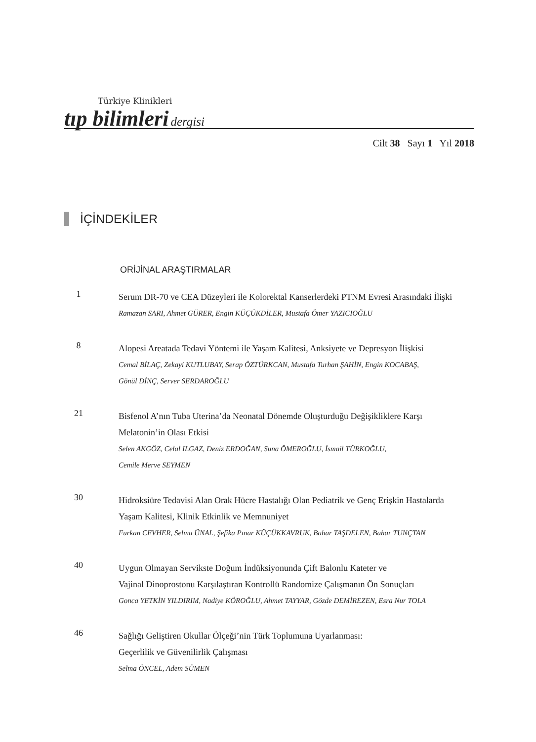Türkiye Klinikleri
tıp bilimleri dergisi
Cilt 38 Sayı 1 Yıl 2018
İÇİNDEKİLER
ORİJİNAL ARAŞTIRMALAR
1
Serum DR-70 ve CEA Düzeyleri ile Kolorektal Kanserlerdeki PTNM Evresi Arasındaki İlişki
Ramazan SARI, Ahmet GÜRER, Engin KÜÇÜKDİLER, Mustafa Ömer YAZICIOĞLU
8
Alopesi Areatada Tedavi Yöntemi ile Yaşam Kalitesi, Anksiyete ve Depresyon İlişkisi
Cemal BİLAÇ, Zekayi KUTLUBAY, Serap ÖZTÜRKCAN, Mustafa Turhan ŞAHİN, Engin KOCABAŞ,
Gönül DİNÇ, Server SERDAROĞLU
21
Bisfenol A’nın Tuba Uterina’da Neonatal Dönemde Oluşturduğu Değişikliklere Karşı
Melatonin’in Olası Etkisi
Selen AKGÖZ, Celal ILGAZ, Deniz ERDOĞAN, Suna ÖMEROĞLU, İsmail TÜRKOĞLU,
Cemile Merve SEYMEN
30
Hidroksiüre Tedavisi Alan Orak Hücre Hastalığı Olan Pediatrik ve Genç Erişkin Hastalarda
Yaşam Kalitesi, Klinik Etkinlik ve Memnuniyet
Furkan CEVHER, Selma ÜNAL, Şefika Pınar KÜÇÜKKAVRUK, Bahar TAŞDELEN, Bahar TUNÇTAN
40
Uygun Olmayan Servikste Doğum İndüksiyonunda Çift Balonlu Kateter ve
Vajinal Dinoprostonu Karşılaştıran Kontrollü Randomize Çalışmanın Ön Sonuçları
Gonca YETKİN YILDIRIM, Nadiye KÖROĞLU, Ahmet TAYYAR, Gözde DEMİREZEN, Esra Nur TOLA
46
Sağlığı Geliştiren Okullar Ölçeği’nin Türk Toplumuna Uyarlanması:
Geçerlilik ve Güvenilirlik Çalışması
Selma ÖNCEL, Adem SÜMEN